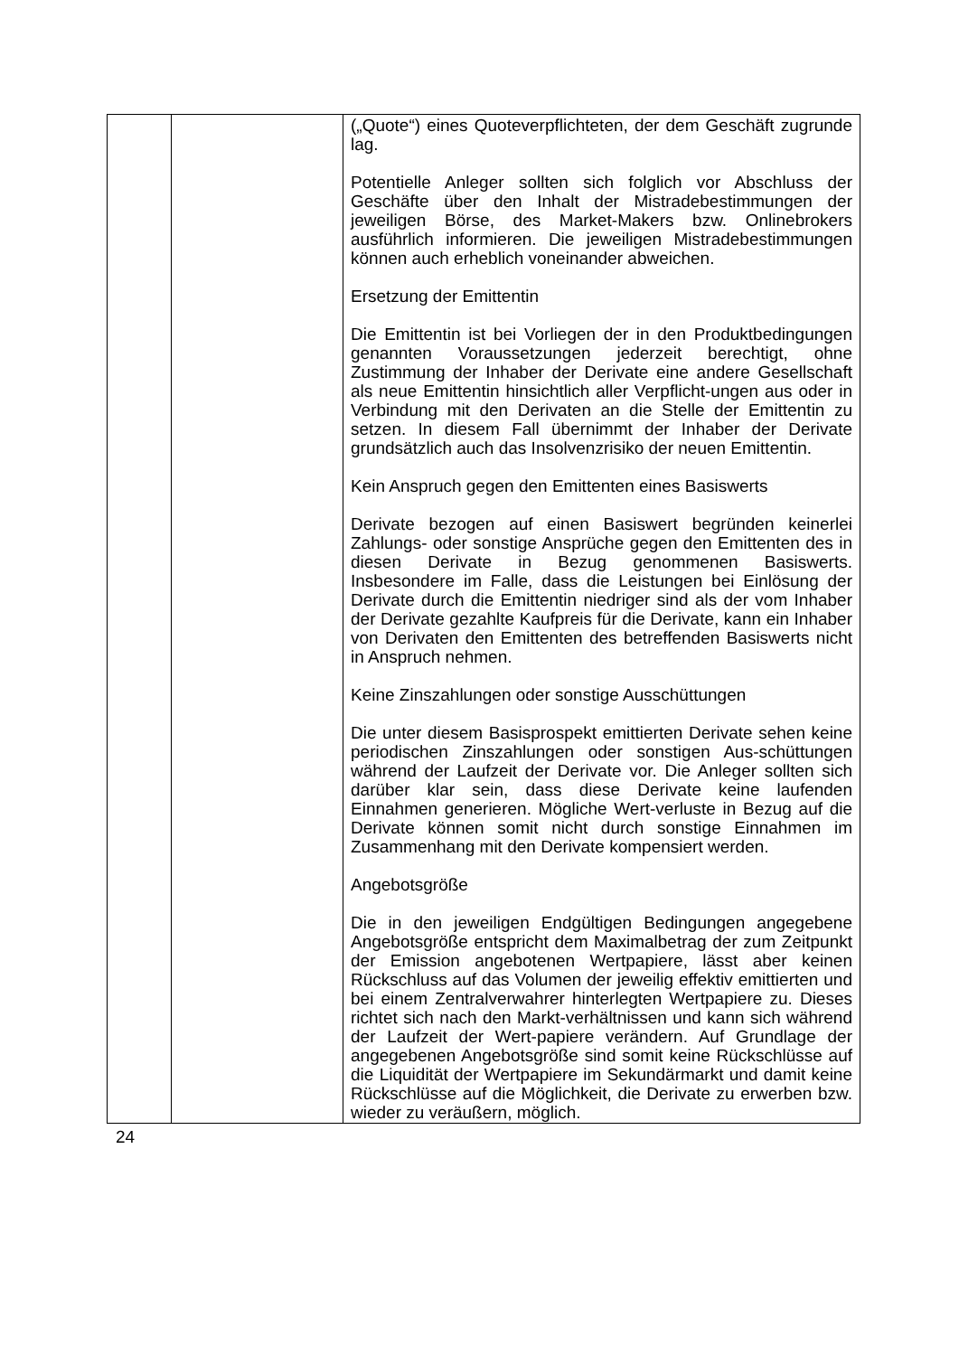| | | („Quote“) eines Quoteverpflichteten, der dem Geschäft zugrunde lag. Potentielle Anleger sollten sich folglich vor Abschluss der Geschäfte über den Inhalt der Mistradebestimmungen der jeweiligen Börse, des Market-Makers bzw. Onlinebrokers ausführlich informieren. Die jeweiligen Mistradebestimmungen können auch erheblich voneinander abweichen. Ersetzung der Emittentin Die Emittentin ist bei Vorliegen der in den Produktbedingungen genannten Voraussetzungen jederzeit berechtigt, ohne Zustimmung der Inhaber der Derivate eine andere Gesellschaft als neue Emittentin hinsichtlich aller Verpflicht-ungen aus oder in Verbindung mit den Derivaten an die Stelle der Emittentin zu setzen. In diesem Fall übernimmt der Inhaber der Derivate grundsätzlich auch das Insolvenzrisiko der neuen Emittentin. Kein Anspruch gegen den Emittenten eines Basiswerts Derivate bezogen auf einen Basiswert begründen keinerlei Zahlungs- oder sonstige Ansprüche gegen den Emittenten des in diesen Derivate in Bezug genommenen Basiswerts. Insbesondere im Falle, dass die Leistungen bei Einlösung der Derivate durch die Emittentin niedriger sind als der vom Inhaber der Derivate gezahlte Kaufpreis für die Derivate, kann ein Inhaber von Derivaten den Emittenten des betreffenden Basiswerts nicht in Anspruch nehmen. Keine Zinszahlungen oder sonstige Ausschüttungen Die unter diesem Basisprospekt emittierten Derivate sehen keine periodischen Zinszahlungen oder sonstigen Aus-schüttungen während der Laufzeit der Derivate vor. Die Anleger sollten sich darüber klar sein, dass diese Derivate keine laufenden Einnahmen generieren. Mögliche Wert-verluste in Bezug auf die Derivate können somit nicht durch sonstige Einnahmen im Zusammenhang mit den Derivate kompensiert werden. Angebotsgröße Die in den jeweiligen Endgültigen Bedingungen angegebene Angebotsgröße entspricht dem Maximalbetrag der zum Zeitpunkt der Emission angebotenen Wertpapiere, lässt aber keinen Rückschluss auf das Volumen der jeweilig effektiv emittierten und bei einem Zentralverwahrer hinterlegten Wertpapiere zu. Dieses richtet sich nach den Markt-verhältnissen und kann sich während der Laufzeit der Wert-papiere verändern. Auf Grundlage der angegebenen Angebotsgröße sind somit keine Rückschlüsse auf die Liquidität der Wertpapiere im Sekundärmarkt und damit keine Rückschlüsse auf die Möglichkeit, die Derivate zu erwerben bzw. wieder zu veräußern, möglich. |
24